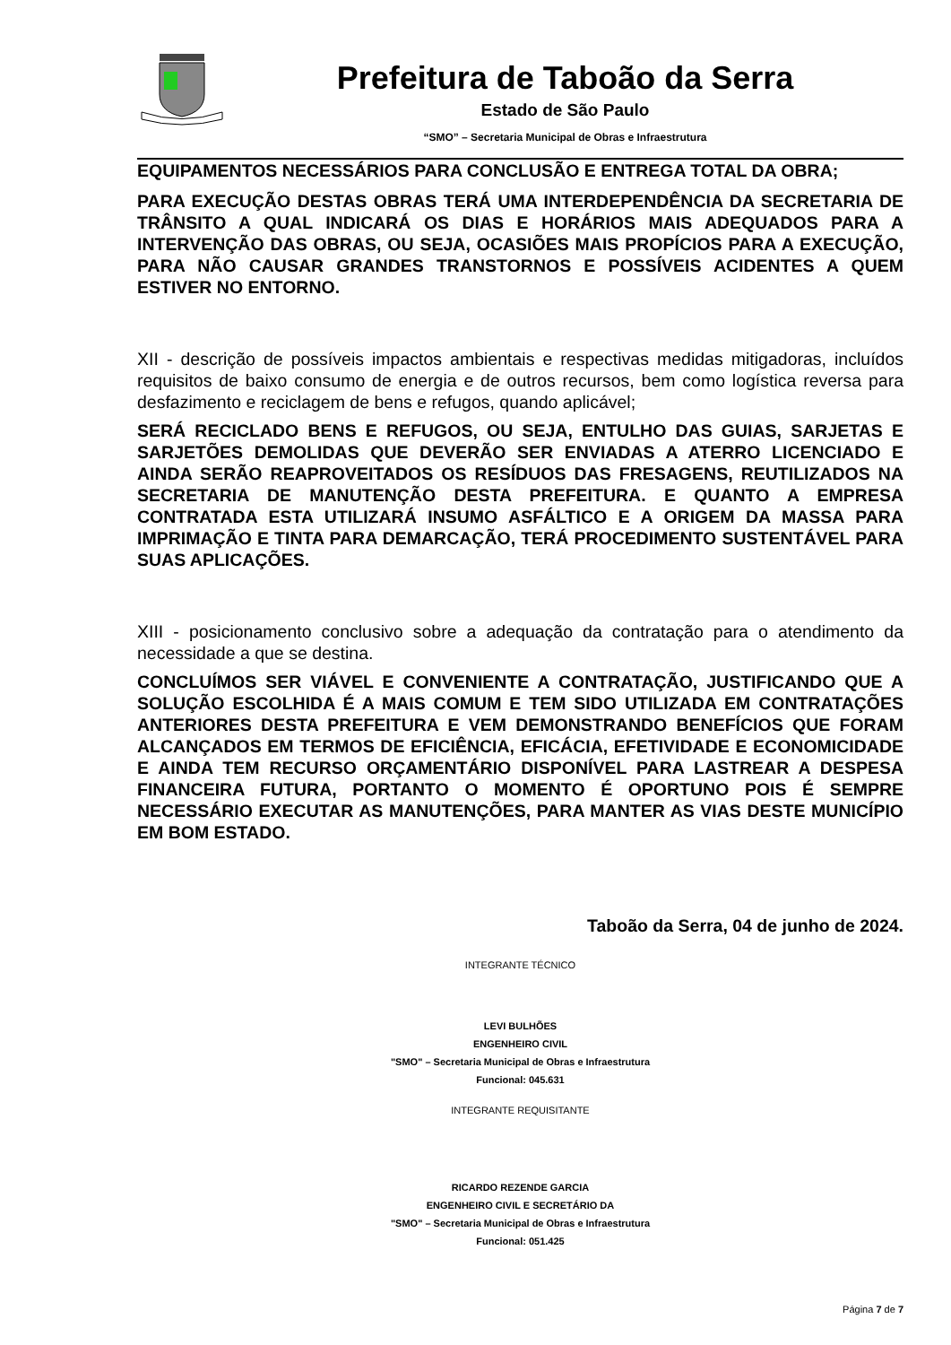Prefeitura de Taboão da Serra
Estado de São Paulo
“SMO” – Secretaria Municipal de Obras e Infraestrutura
EQUIPAMENTOS NECESSÁRIOS PARA CONCLUSÃO E ENTREGA TOTAL DA OBRA;
PARA EXECUÇÃO DESTAS OBRAS TERÁ UMA INTERDEPENDÊNCIA DA SECRETARIA DE TRÂNSITO A QUAL INDICARÁ OS DIAS E HORÁRIOS MAIS ADEQUADOS PARA A INTERVENÇÃO DAS OBRAS, OU SEJA, OCASIÕES MAIS PROPÍCIOS PARA A EXECUÇÃO, PARA NÃO CAUSAR GRANDES TRANSTORNOS E POSSÍVEIS ACIDENTES A QUEM ESTIVER NO ENTORNO.
XII - descrição de possíveis impactos ambientais e respectivas medidas mitigadoras, incluídos requisitos de baixo consumo de energia e de outros recursos, bem como logística reversa para desfazimento e reciclagem de bens e refugos, quando aplicável;
SERÁ RECICLADO BENS E REFUGOS, OU SEJA, ENTULHO DAS GUIAS, SARJETAS E SARJETÕES DEMOLIDAS QUE DEVERÃO SER ENVIADAS A ATERRO LICENCIADO E AINDA SERÃO REAPROVEITADOS OS RESÍDUOS DAS FRESAGENS, REUTILIZADOS NA SECRETARIA DE MANUTENÇÃO DESTA PREFEITURA. E QUANTO A EMPRESA CONTRATADA ESTA UTILIZARÁ INSUMO ASFÁLTICO E A ORIGEM DA MASSA PARA IMPRIMAÇÃO E TINTA PARA DEMARCAÇÃO, TERÁ PROCEDIMENTO SUSTENTÁVEL PARA SUAS APLICAÇÕES.
XIII - posicionamento conclusivo sobre a adequação da contratação para o atendimento da necessidade a que se destina.
CONCLUÍMOS SER VIÁVEL E CONVENIENTE A CONTRATAÇÃO, JUSTIFICANDO QUE A SOLUÇÃO ESCOLHIDA É A MAIS COMUM E TEM SIDO UTILIZADA EM CONTRATAÇÕES ANTERIORES DESTA PREFEITURA E VEM DEMONSTRANDO BENEFÍCIOS QUE FORAM ALCANÇADOS EM TERMOS DE EFICIÊNCIA, EFICÁCIA, EFETIVIDADE E ECONOMICIDADE E AINDA TEM RECURSO ORÇAMENTÁRIO DISPONÍVEL PARA LASTREAR A DESPESA FINANCEIRA FUTURA, PORTANTO O MOMENTO É OPORTUNO POIS É SEMPRE NECESSÁRIO EXECUTAR AS MANUTENÇÕES, PARA MANTER AS VIAS DESTE MUNICÍPIO EM BOM ESTADO.
Taboão da Serra, 04 de junho de 2024.
INTEGRANTE TÉCNICO
LEVI BULHÕES
ENGENHEIRO CIVIL
"SMO" – Secretaria Municipal de Obras e Infraestrutura
Funcional: 045.631
INTEGRANTE REQUISITANTE
RICARDO REZENDE GARCIA
ENGENHEIRO CIVIL E SECRETÁRIO DA
"SMO" – Secretaria Municipal de Obras e Infraestrutura
Funcional: 051.425
Página 7 de 7